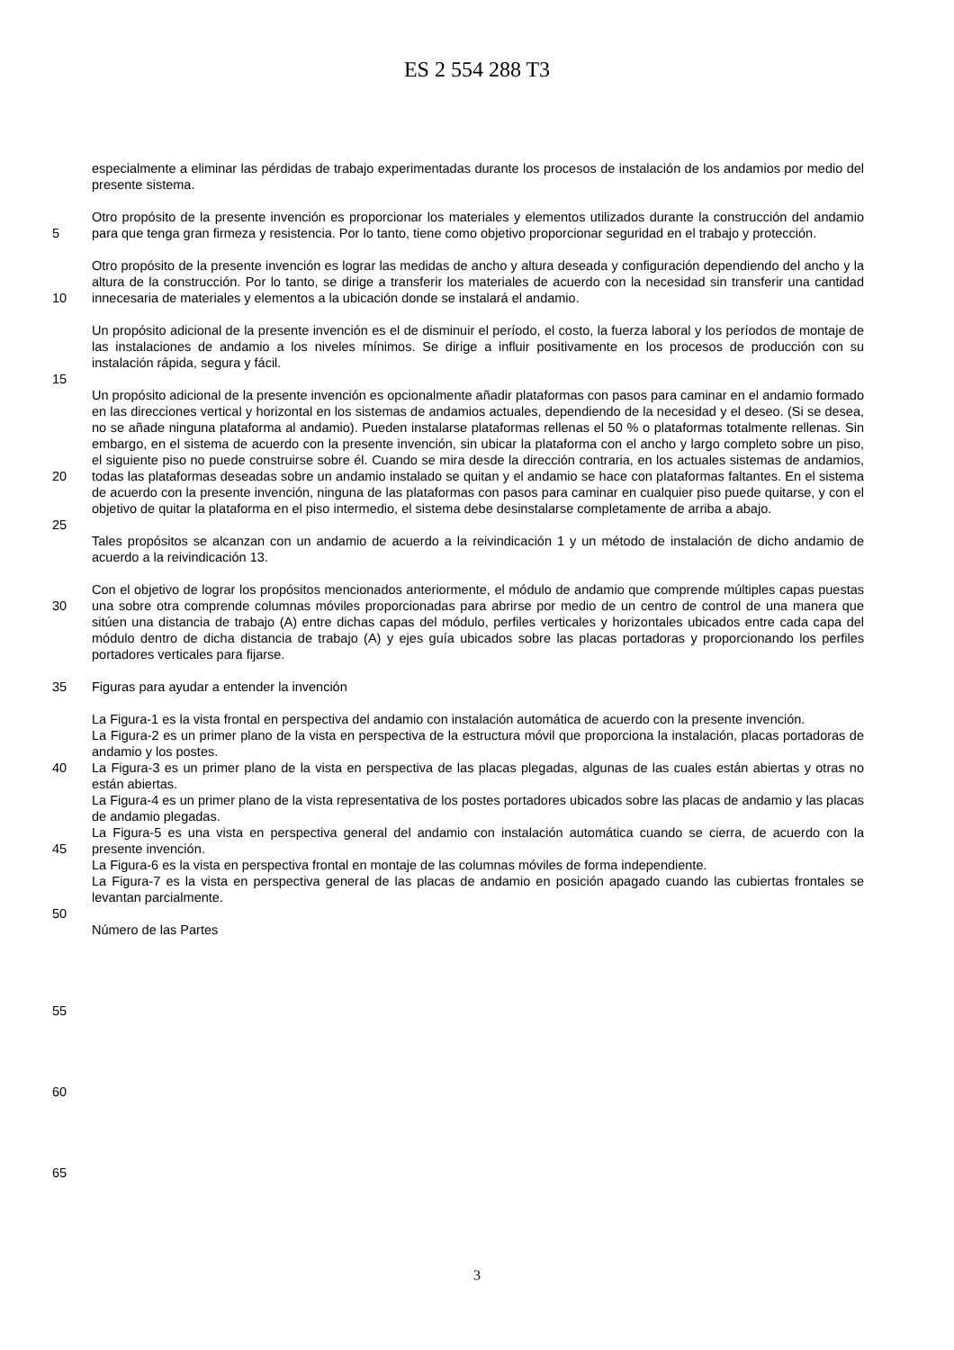ES 2 554 288 T3
especialmente a eliminar las pérdidas de trabajo experimentadas durante los procesos de instalación de los andamios por medio del presente sistema.
5 Otro propósito de la presente invención es proporcionar los materiales y elementos utilizados durante la construcción del andamio para que tenga gran firmeza y resistencia. Por lo tanto, tiene como objetivo proporcionar seguridad en el trabajo y protección.
10 Otro propósito de la presente invención es lograr las medidas de ancho y altura deseada y configuración dependiendo del ancho y la altura de la construcción. Por lo tanto, se dirige a transferir los materiales de acuerdo con la necesidad sin transferir una cantidad innecesaria de materiales y elementos a la ubicación donde se instalará el andamio.
Un propósito adicional de la presente invención es el de disminuir el período, el costo, la fuerza laboral y los períodos de montaje de las instalaciones de andamio a los niveles mínimos. Se dirige a influir positivamente en los procesos de producción con su instalación rápida, segura y fácil.
15
20 Un propósito adicional de la presente invención es opcionalmente añadir plataformas con pasos para caminar en el andamio formado en las direcciones vertical y horizontal en los sistemas de andamios actuales, dependiendo de la necesidad y el deseo. (Si se desea, no se añade ninguna plataforma al andamio). Pueden instalarse plataformas rellenas el 50 % o plataformas totalmente rellenas. Sin embargo, en el sistema de acuerdo con la presente invención, sin ubicar la plataforma con el ancho y largo completo sobre un piso, el siguiente piso no puede construirse sobre él. Cuando se mira desde la dirección contraria, en los actuales sistemas de andamios, todas las plataformas deseadas sobre un andamio instalado se quitan y el andamio se hace con plataformas faltantes. En el sistema de acuerdo con la presente invención, ninguna de las plataformas con pasos para caminar en cualquier piso puede quitarse, y con el objetivo de quitar la plataforma en el piso intermedio, el sistema debe desinstalarse completamente de arriba a abajo.
25
Tales propósitos se alcanzan con un andamio de acuerdo a la reivindicación 1 y un método de instalación de dicho andamio de acuerdo a la reivindicación 13.
30 Con el objetivo de lograr los propósitos mencionados anteriormente, el módulo de andamio que comprende múltiples capas puestas una sobre otra comprende columnas móviles proporcionadas para abrirse por medio de un centro de control de una manera que sitúen una distancia de trabajo (A) entre dichas capas del módulo, perfiles verticales y horizontales ubicados entre cada capa del módulo dentro de dicha distancia de trabajo (A) y ejes guía ubicados sobre las placas portadoras y proporcionando los perfiles portadores verticales para fijarse.
35 Figuras para ayudar a entender la invención
40
45
La Figura-1 es la vista frontal en perspectiva del andamio con instalación automática de acuerdo con la presente invención.
La Figura-2 es un primer plano de la vista en perspectiva de la estructura móvil que proporciona la instalación, placas portadoras de andamio y los postes.
La Figura-3 es un primer plano de la vista en perspectiva de las placas plegadas, algunas de las cuales están abiertas y otras no están abiertas.
La Figura-4 es un primer plano de la vista representativa de los postes portadores ubicados sobre las placas de andamio y las placas de andamio plegadas.
La Figura-5 es una vista en perspectiva general del andamio con instalación automática cuando se cierra, de acuerdo con la presente invención.
La Figura-6 es la vista en perspectiva frontal en montaje de las columnas móviles de forma independiente.
La Figura-7 es la vista en perspectiva general de las placas de andamio en posición apagado cuando las cubiertas frontales se levantan parcialmente.
50
Número de las Partes
55
60
65
3